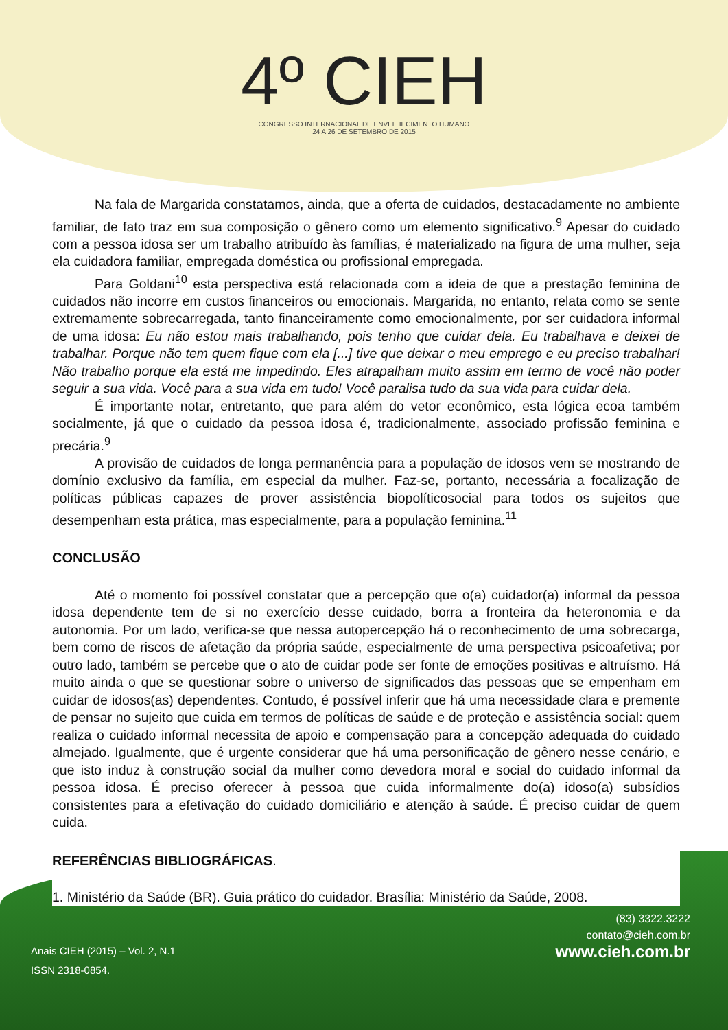4º CIEH
CONGRESSO INTERNACIONAL DE ENVELHECIMENTO HUMANO
24 A 26 DE SETEMBRO DE 2015
Na fala de Margarida constatamos, ainda, que a oferta de cuidados, destacadamente no ambiente familiar, de fato traz em sua composição o gênero como um elemento significativo.<sup>9</sup> Apesar do cuidado com a pessoa idosa ser um trabalho atribuído às famílias, é materializado na figura de uma mulher, seja ela cuidadora familiar, empregada doméstica ou profissional empregada.
Para Goldani<sup>10</sup> esta perspectiva está relacionada com a ideia de que a prestação feminina de cuidados não incorre em custos financeiros ou emocionais. Margarida, no entanto, relata como se sente extremamente sobrecarregada, tanto financeiramente como emocionalmente, por ser cuidadora informal de uma idosa: Eu não estou mais trabalhando, pois tenho que cuidar dela. Eu trabalhava e deixei de trabalhar. Porque não tem quem fique com ela [...] tive que deixar o meu emprego e eu preciso trabalhar! Não trabalho porque ela está me impedindo. Eles atrapalham muito assim em termo de você não poder seguir a sua vida. Você para a sua vida em tudo! Você paralisa tudo da sua vida para cuidar dela.
É importante notar, entretanto, que para além do vetor econômico, esta lógica ecoa também socialmente, já que o cuidado da pessoa idosa é, tradicionalmente, associado profissão feminina e precária.<sup>9</sup>
A provisão de cuidados de longa permanência para a população de idosos vem se mostrando de domínio exclusivo da família, em especial da mulher. Faz-se, portanto, necessária a focalização de políticas públicas capazes de prover assistência biopolíticosocial para todos os sujeitos que desempenham esta prática, mas especialmente, para a população feminina.<sup>11</sup>
CONCLUSÃO
Até o momento foi possível constatar que a percepção que o(a) cuidador(a) informal da pessoa idosa dependente tem de si no exercício desse cuidado, borra a fronteira da heteronomia e da autonomia. Por um lado, verifica-se que nessa autopercepção há o reconhecimento de uma sobrecarga, bem como de riscos de afetação da própria saúde, especialmente de uma perspectiva psicoafetiva; por outro lado, também se percebe que o ato de cuidar pode ser fonte de emoções positivas e altruísmo. Há muito ainda o que se questionar sobre o universo de significados das pessoas que se empenham em cuidar de idosos(as) dependentes. Contudo, é possível inferir que há uma necessidade clara e premente de pensar no sujeito que cuida em termos de políticas de saúde e de proteção e assistência social: quem realiza o cuidado informal necessita de apoio e compensação para a concepção adequada do cuidado almejado. Igualmente, que é urgente considerar que há uma personificação de gênero nesse cenário, e que isto induz à construção social da mulher como devedora moral e social do cuidado informal da pessoa idosa. É preciso oferecer à pessoa que cuida informalmente do(a) idoso(a) subsídios consistentes para a efetivação do cuidado domiciliário e atenção à saúde. É preciso cuidar de quem cuida.
REFERÊNCIAS BIBLIOGRÁFICAS.
1. Ministério da Saúde (BR). Guia prático do cuidador. Brasília: Ministério da Saúde, 2008.
Anais CIEH (2015) – Vol. 2, N.1
ISSN 2318-0854.
(83) 3322.3222
contato@cieh.com.br
www.cieh.com.br